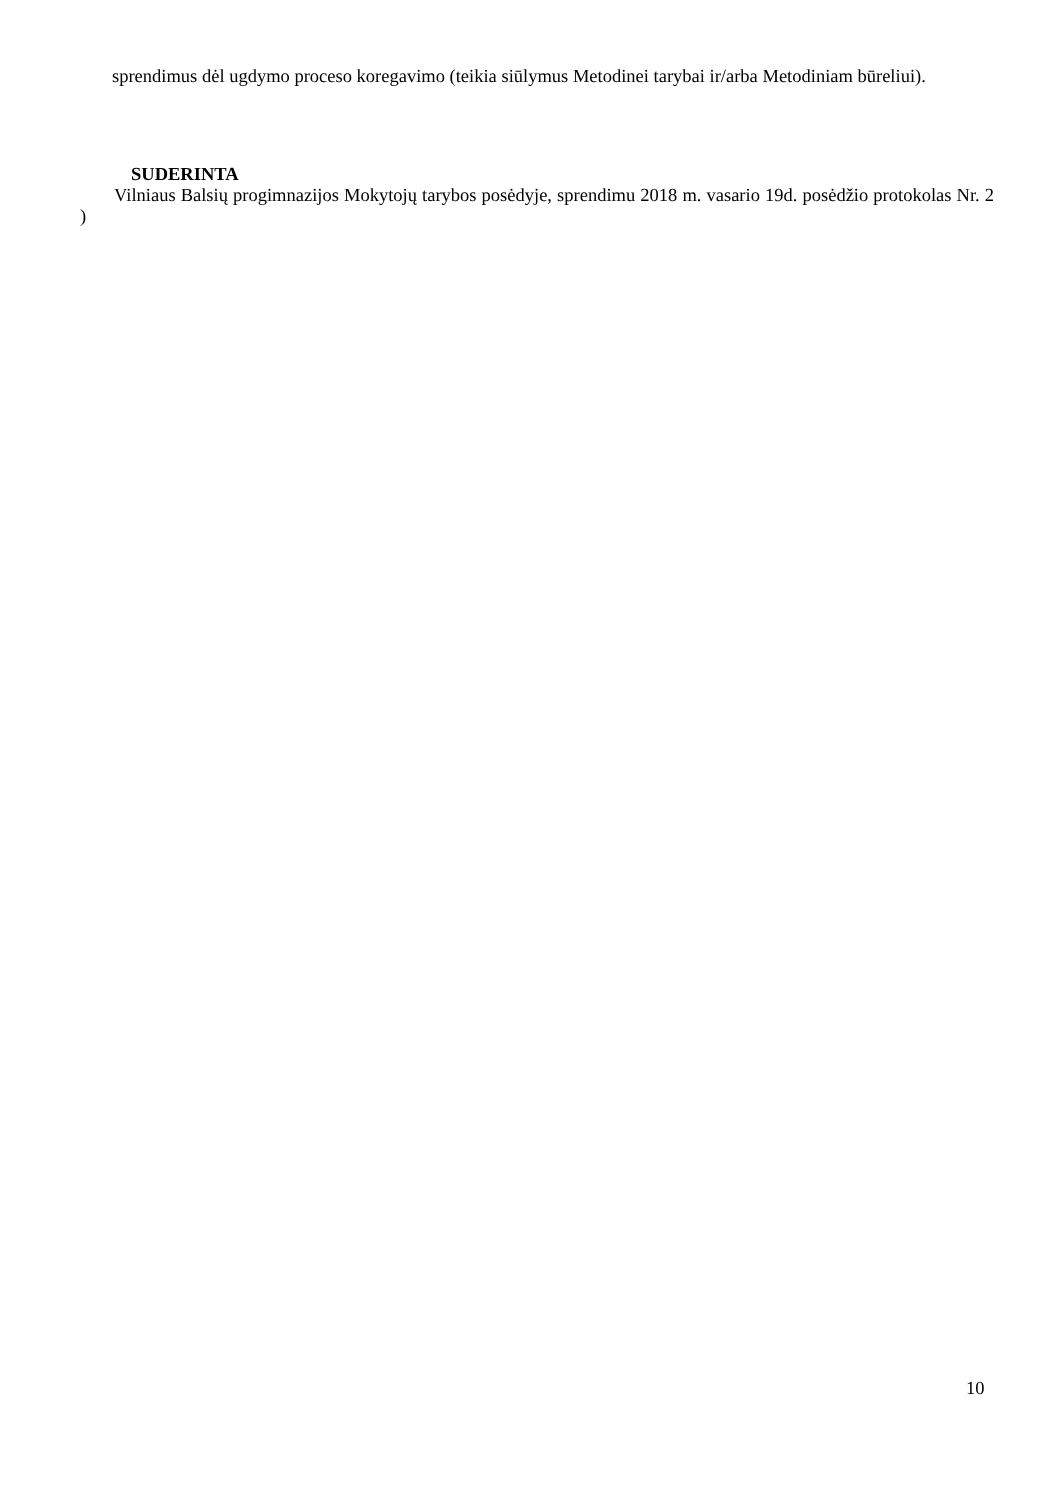sprendimus dėl ugdymo proceso koregavimo (teikia siūlymus Metodinei tarybai ir/arba Metodiniam būreliui).
SUDERINTA
Vilniaus Balsių progimnazijos Mokytojų tarybos posėdyje, sprendimu 2018 m. vasario 19d. posėdžio protokolas Nr. 2 )
10